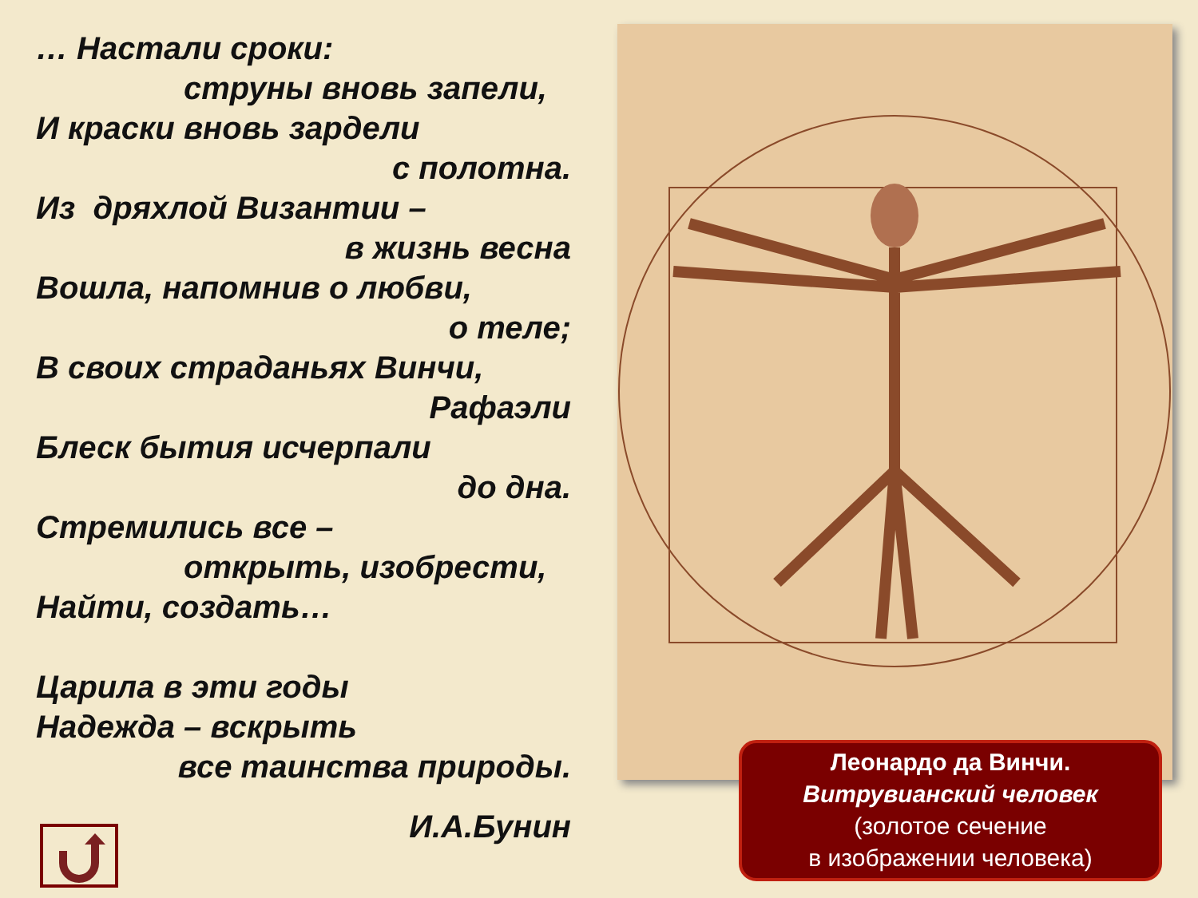… Настали сроки:
струны вновь запели,
И краски вновь зардели
с полотна.
Из дряхлой Византии –
в жизнь весна
Вошла, напомнив о любви,
о теле;
В своих страданьях Винчи,
Рафаэли
Блеск бытия исчерпали
до дна.
Стремились все –
открыть, изобрести,
Найти, создать…
Царила в эти годы
Надежда – вскрыть
все таинства природы.
И.А.Бунин
Леонардо да Винчи.
Витрувианский человек
(золотое сечение
в изображении человека)